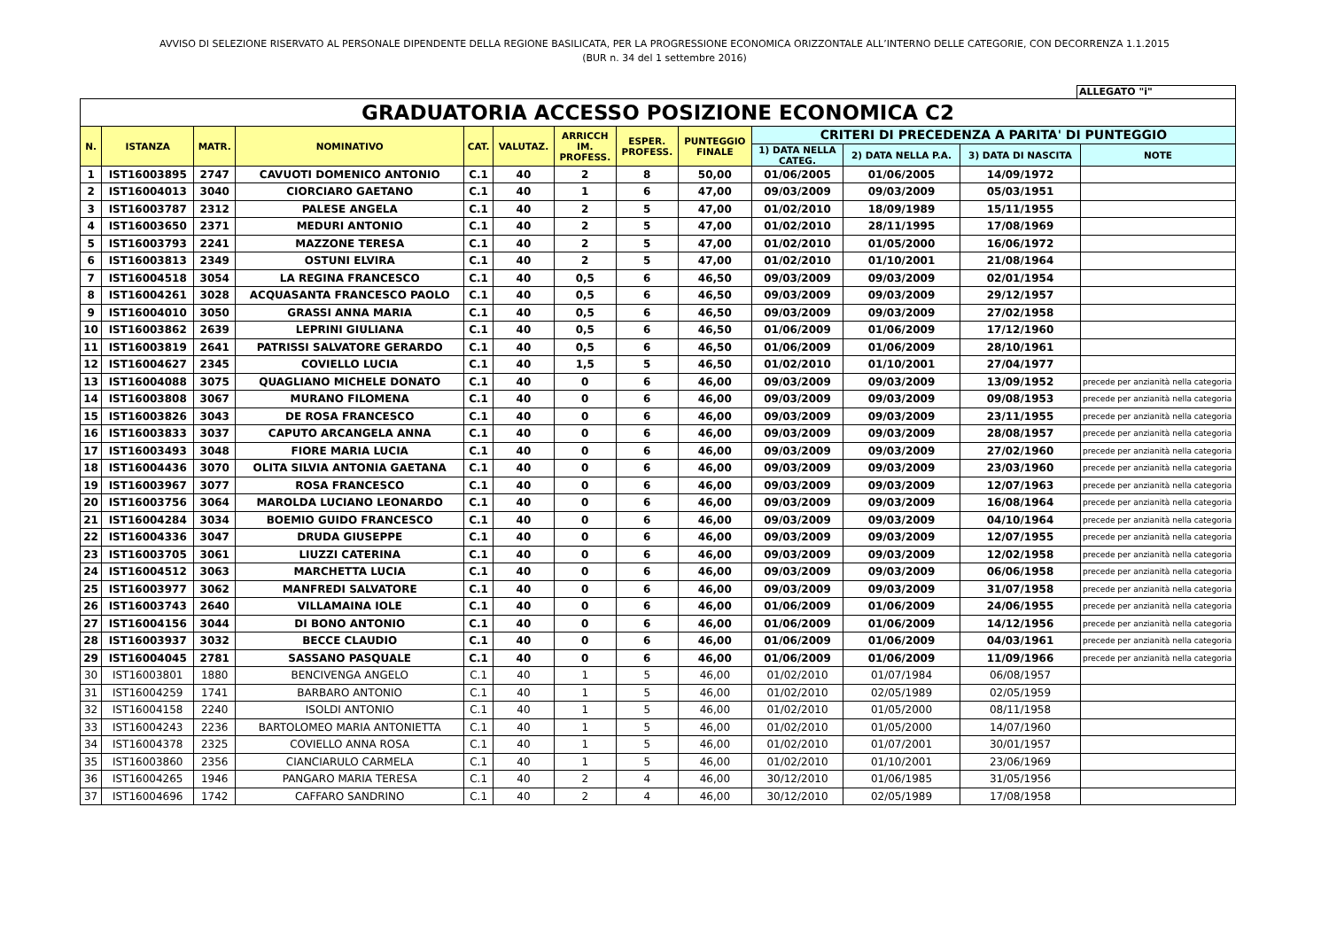AVVISO DI SELEZIONE RISERVATO AL PERSONALE DIPENDENTE DELLA REGIONE BASILICATA, PER LA PROGRESSIONE ECONOMICA ORIZZONTALE ALL’INTERNO DELLE CATEGORIE, CON DECORRENZA 1.1.2015
(BUR n. 34 del 1 settembre 2016)
ALLEGATO "i"
| GRADUATORIA ACCESSO POSIZIONE ECONOMICA C2 | | | | | | | | | | | | |
| N. | ISTANZA | MATR. | NOMINATIVO | CAT. | VALUTAZ. | ARRICCH IM. PROFESS. | ESPER. PROFESS. | PUNTEGGIO FINALE | CRITERI DI PRECEDENZA A PARITA' DI PUNTEGGIO | | | |
| | | | | | | | | | 1) DATA NELLA CATEG. | 2) DATA NELLA P.A. | 3) DATA DI NASCITA | NOTE |
| 1 | IST16003895 | 2747 | CAVUOTI DOMENICO ANTONIO | C.1 | 40 | 2 | 8 | 50,00 | 01/06/2005 | 01/06/2005 | 14/09/1972 | |
| 2 | IST16004013 | 3040 | CIORCIARO GAETANO | C.1 | 40 | 1 | 6 | 47,00 | 09/03/2009 | 09/03/2009 | 05/03/1951 | |
| 3 | IST16003787 | 2312 | PALESE ANGELA | C.1 | 40 | 2 | 5 | 47,00 | 01/02/2010 | 18/09/1989 | 15/11/1955 | |
| 4 | IST16003650 | 2371 | MEDURI ANTONIO | C.1 | 40 | 2 | 5 | 47,00 | 01/02/2010 | 28/11/1995 | 17/08/1969 | |
| 5 | IST16003793 | 2241 | MAZZONE TERESA | C.1 | 40 | 2 | 5 | 47,00 | 01/02/2010 | 01/05/2000 | 16/06/1972 | |
| 6 | IST16003813 | 2349 | OSTUNI ELVIRA | C.1 | 40 | 2 | 5 | 47,00 | 01/02/2010 | 01/10/2001 | 21/08/1964 | |
| 7 | IST16004518 | 3054 | LA REGINA FRANCESCO | C.1 | 40 | 0,5 | 6 | 46,50 | 09/03/2009 | 09/03/2009 | 02/01/1954 | |
| 8 | IST16004261 | 3028 | ACQUASANTA FRANCESCO PAOLO | C.1 | 40 | 0,5 | 6 | 46,50 | 09/03/2009 | 09/03/2009 | 29/12/1957 | |
| 9 | IST16004010 | 3050 | GRASSI ANNA MARIA | C.1 | 40 | 0,5 | 6 | 46,50 | 09/03/2009 | 09/03/2009 | 27/02/1958 | |
| 10 | IST16003862 | 2639 | LEPRINI GIULIANA | C.1 | 40 | 0,5 | 6 | 46,50 | 01/06/2009 | 01/06/2009 | 17/12/1960 | |
| 11 | IST16003819 | 2641 | PATRISSI SALVATORE GERARDO | C.1 | 40 | 0,5 | 6 | 46,50 | 01/06/2009 | 01/06/2009 | 28/10/1961 | |
| 12 | IST16004627 | 2345 | COVIELLO LUCIA | C.1 | 40 | 1,5 | 5 | 46,50 | 01/02/2010 | 01/10/2001 | 27/04/1977 | |
| 13 | IST16004088 | 3075 | QUAGLIANO MICHELE DONATO | C.1 | 40 | 0 | 6 | 46,00 | 09/03/2009 | 09/03/2009 | 13/09/1952 | precede per anzianità nella categoria |
| 14 | IST16003808 | 3067 | MURANO FILOMENA | C.1 | 40 | 0 | 6 | 46,00 | 09/03/2009 | 09/03/2009 | 09/08/1953 | precede per anzianità nella categoria |
| 15 | IST16003826 | 3043 | DE ROSA FRANCESCO | C.1 | 40 | 0 | 6 | 46,00 | 09/03/2009 | 09/03/2009 | 23/11/1955 | precede per anzianità nella categoria |
| 16 | IST16003833 | 3037 | CAPUTO ARCANGELA ANNA | C.1 | 40 | 0 | 6 | 46,00 | 09/03/2009 | 09/03/2009 | 28/08/1957 | precede per anzianità nella categoria |
| 17 | IST16003493 | 3048 | FIORE MARIA LUCIA | C.1 | 40 | 0 | 6 | 46,00 | 09/03/2009 | 09/03/2009 | 27/02/1960 | precede per anzianità nella categoria |
| 18 | IST16004436 | 3070 | OLITA SILVIA ANTONIA GAETANA | C.1 | 40 | 0 | 6 | 46,00 | 09/03/2009 | 09/03/2009 | 23/03/1960 | precede per anzianità nella categoria |
| 19 | IST16003967 | 3077 | ROSA FRANCESCO | C.1 | 40 | 0 | 6 | 46,00 | 09/03/2009 | 09/03/2009 | 12/07/1963 | precede per anzianità nella categoria |
| 20 | IST16003756 | 3064 | MAROLDA LUCIANO LEONARDO | C.1 | 40 | 0 | 6 | 46,00 | 09/03/2009 | 09/03/2009 | 16/08/1964 | precede per anzianità nella categoria |
| 21 | IST16004284 | 3034 | BOEMIO GUIDO FRANCESCO | C.1 | 40 | 0 | 6 | 46,00 | 09/03/2009 | 09/03/2009 | 04/10/1964 | precede per anzianità nella categoria |
| 22 | IST16004336 | 3047 | DRUDA GIUSEPPE | C.1 | 40 | 0 | 6 | 46,00 | 09/03/2009 | 09/03/2009 | 12/07/1955 | precede per anzianità nella categoria |
| 23 | IST16003705 | 3061 | LIUZZI CATERINA | C.1 | 40 | 0 | 6 | 46,00 | 09/03/2009 | 09/03/2009 | 12/02/1958 | precede per anzianità nella categoria |
| 24 | IST16004512 | 3063 | MARCHETTA LUCIA | C.1 | 40 | 0 | 6 | 46,00 | 09/03/2009 | 09/03/2009 | 06/06/1958 | precede per anzianità nella categoria |
| 25 | IST16003977 | 3062 | MANFREDI SALVATORE | C.1 | 40 | 0 | 6 | 46,00 | 09/03/2009 | 09/03/2009 | 31/07/1958 | precede per anzianità nella categoria |
| 26 | IST16003743 | 2640 | VILLAMAINA IOLE | C.1 | 40 | 0 | 6 | 46,00 | 01/06/2009 | 01/06/2009 | 24/06/1955 | precede per anzianità nella categoria |
| 27 | IST16004156 | 3044 | DI BONO ANTONIO | C.1 | 40 | 0 | 6 | 46,00 | 01/06/2009 | 01/06/2009 | 14/12/1956 | precede per anzianità nella categoria |
| 28 | IST16003937 | 3032 | BECCE CLAUDIO | C.1 | 40 | 0 | 6 | 46,00 | 01/06/2009 | 01/06/2009 | 04/03/1961 | precede per anzianità nella categoria |
| 29 | IST16004045 | 2781 | SASSANO PASQUALE | C.1 | 40 | 0 | 6 | 46,00 | 01/06/2009 | 01/06/2009 | 11/09/1966 | precede per anzianità nella categoria |
| 30 | IST16003801 | 1880 | BENCIVENGA ANGELO | C.1 | 40 | 1 | 5 | 46,00 | 01/02/2010 | 01/07/1984 | 06/08/1957 | |
| 31 | IST16004259 | 1741 | BARBARO ANTONIO | C.1 | 40 | 1 | 5 | 46,00 | 01/02/2010 | 02/05/1989 | 02/05/1959 | |
| 32 | IST16004158 | 2240 | ISOLDI ANTONIO | C.1 | 40 | 1 | 5 | 46,00 | 01/02/2010 | 01/05/2000 | 08/11/1958 | |
| 33 | IST16004243 | 2236 | BARTOLOMEO MARIA ANTONIETTA | C.1 | 40 | 1 | 5 | 46,00 | 01/02/2010 | 01/05/2000 | 14/07/1960 | |
| 34 | IST16004378 | 2325 | COVIELLO ANNA ROSA | C.1 | 40 | 1 | 5 | 46,00 | 01/02/2010 | 01/07/2001 | 30/01/1957 | |
| 35 | IST16003860 | 2356 | CIANCIARULO CARMELA | C.1 | 40 | 1 | 5 | 46,00 | 01/02/2010 | 01/10/2001 | 23/06/1969 | |
| 36 | IST16004265 | 1946 | PANGARO MARIA TERESA | C.1 | 40 | 2 | 4 | 46,00 | 30/12/2010 | 01/06/1985 | 31/05/1956 | |
| 37 | IST16004696 | 1742 | CAFFARO SANDRINO | C.1 | 40 | 2 | 4 | 46,00 | 30/12/2010 | 02/05/1989 | 17/08/1958 | |